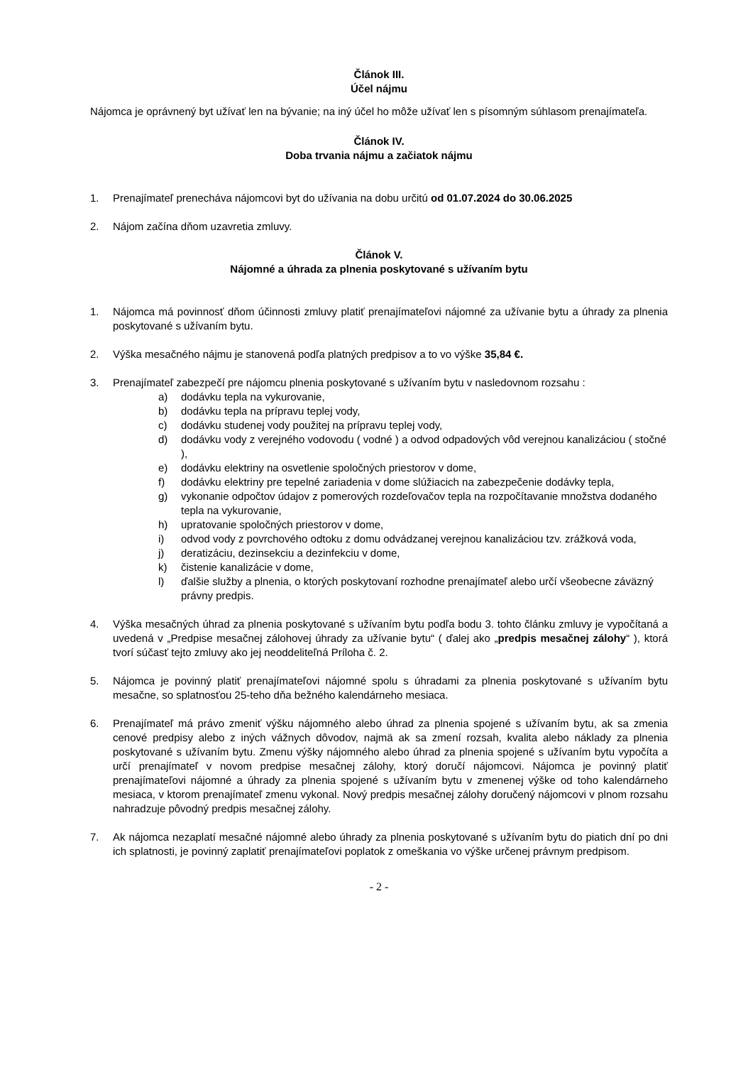Článok III.
Účel nájmu
Nájomca je oprávnený byt užívať len na bývanie; na iný účel ho môže užívať len s písomným súhlasom prenajímateľa.
Článok IV.
Doba trvania nájmu a začiatok nájmu
1. Prenajímateľ prenecháva nájomcovi byt do užívania na dobu určitú od 01.07.2024 do 30.06.2025
2. Nájom začína dňom uzavretia zmluvy.
Článok V.
Nájomné a úhrada za plnenia poskytované s užívaním bytu
1. Nájomca má povinnosť dňom účinnosti zmluvy platiť prenajímateľovi nájomné za užívanie bytu a úhrady za plnenia poskytované s užívaním bytu.
2. Výška mesačného nájmu je stanovená podľa platných predpisov a to vo výške 35,84 €.
3. Prenajímateľ zabezpečí pre nájomcu plnenia poskytované s užívaním bytu v nasledovnom rozsahu :
a) dodávku tepla na vykurovanie,
b) dodávku tepla na prípravu teplej vody,
c) dodávku studenej vody použitej na prípravu teplej vody,
d) dodávku vody z verejného vodovodu ( vodné ) a odvod odpadových vôd verejnou kanalizáciou ( stočné ),
e) dodávku elektriny na osvetlenie spoločných priestorov v dome,
f) dodávku elektriny pre tepelné zariadenia v dome slúžiacich na zabezpečenie dodávky tepla,
g) vykonanie odpočtov údajov z pomerových rozdeľovačov tepla na rozpočítavanie množstva dodaného tepla na vykurovanie,
h) upratovanie spoločných priestorov v dome,
i) odvod vody z povrchového odtoku z domu odvádzanej verejnou kanalizáciou tzv. zrážková voda,
j) deratizáciu, dezinsekciu a dezinfekciu v dome,
k) čistenie kanalizácie v dome,
l) ďalšie služby a plnenia, o ktorých poskytovaní rozhodne prenajímateľ alebo určí všeobecne záväzný právny predpis.
4. Výška mesačných úhrad za plnenia poskytované s užívaním bytu podľa bodu 3. tohto článku zmluvy je vypočítaná a uvedená v „Predpise mesačnej zálohovej úhrady za užívanie bytu“ ( ďalej ako „predpis mesačnej zálohy“ ), ktorá tvorí súčasť tejto zmluvy ako jej neoddeliteľná Príloha č. 2.
5. Nájomca je povinný platiť prenajímateľovi nájomné spolu s úhradami za plnenia poskytované s užívaním bytu mesačne, so splatnosťou 25-teho dňa bežného kalendárneho mesiaca.
6. Prenajímateľ má právo zmeniť výšku nájomného alebo úhrad za plnenia spojené s užívaním bytu, ak sa zmenia cenové predpisy alebo z iných vážnych dôvodov, najmä ak sa zmení rozsah, kvalita alebo náklady za plnenia poskytované s užívaním bytu. Zmenu výšky nájomného alebo úhrad za plnenia spojené s užívaním bytu vypočíta a určí prenajímateľ v novom predpise mesačnej zálohy, ktorý doručí nájomcovi. Nájomca je povinný platiť prenajímateľovi nájomné a úhrady za plnenia spojené s užívaním bytu v zmenenej výške od toho kalendárneho mesiaca, v ktorom prenajímateľ zmenu vykonal. Nový predpis mesačnej zálohy doručený nájomcovi v plnom rozsahu nahradzuje pôvodný predpis mesačnej zálohy.
7. Ak nájomca nezaplatí mesačné nájomné alebo úhrady za plnenia poskytované s užívaním bytu do piatich dní po dni ich splatnosti, je povinný zaplatiť prenajímateľovi poplatok z omeškania vo výške určenej právnym predpisom.
- 2 -